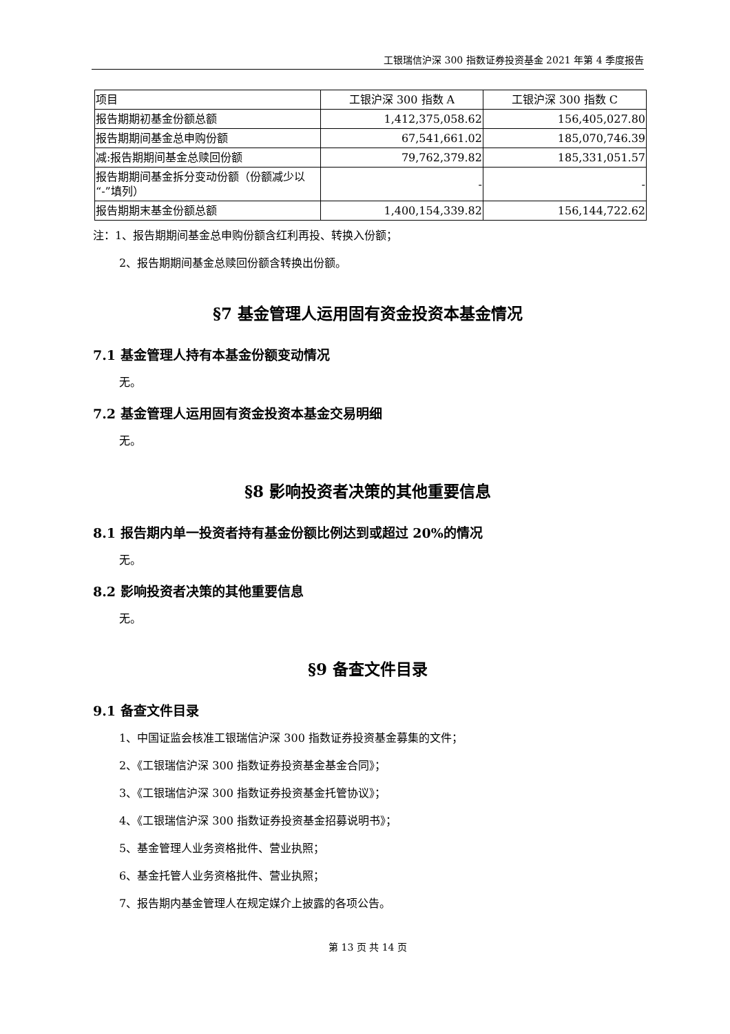工银瑞信沪深 300 指数证券投资基金 2021 年第 4 季度报告
| 项目 | 工银沪深 300 指数 A | 工银沪深 300 指数 C |
| --- | --- | --- |
| 报告期期初基金份额总额 | 1,412,375,058.62 | 156,405,027.80 |
| 报告期期间基金总申购份额 | 67,541,661.02 | 185,070,746.39 |
| 减:报告期期间基金总赎回份额 | 79,762,379.82 | 185,331,051.57 |
| 报告期期间基金拆分变动份额（份额减少以“-”填列） | - | - |
| 报告期期末基金份额总额 | 1,400,154,339.82 | 156,144,722.62 |
注：1、报告期期间基金总申购份额含红利再投、转换入份额；
2、报告期期间基金总赎回份额含转换出份额。
§7 基金管理人运用固有资金投资本基金情况
7.1 基金管理人持有本基金份额变动情况
无。
7.2 基金管理人运用固有资金投资本基金交易明细
无。
§8 影响投资者决策的其他重要信息
8.1 报告期内单一投资者持有基金份额比例达到或超过 20%的情况
无。
8.2 影响投资者决策的其他重要信息
无。
§9 备查文件目录
9.1 备查文件目录
1、中国证监会核准工银瑞信沪深 300 指数证券投资基金募集的文件；
2、《工银瑞信沪深 300 指数证券投资基金基金合同》；
3、《工银瑞信沪深 300 指数证券投资基金托管协议》；
4、《工银瑞信沪深 300 指数证券投资基金招募说明书》；
5、基金管理人业务资格批件、营业执照；
6、基金托管人业务资格批件、营业执照；
7、报告期内基金管理人在规定媒介上披露的各项公告。
第 13 页 共 14 页